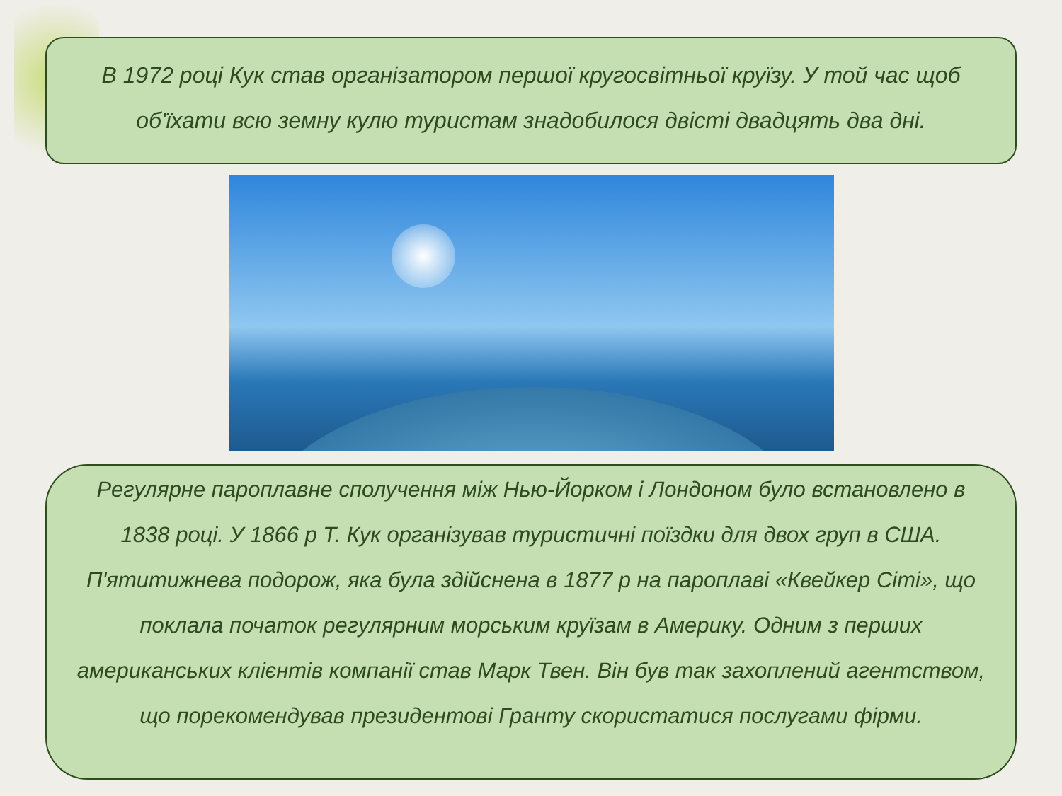В 1972 році Кук став організатором першої кругосвітньої круїзу. У той час щоб об'їхати всю земну кулю туристам знадобилося двісті двадцять два дні.
Регулярне пароплавне сполучення між Нью-Йорком і Лондоном було встановлено в 1838 році. У 1866 р Т. Кук організував туристичні поїздки для двох груп в США. П'ятитижнева подорож, яка була здійснена в 1877 р на пароплаві «Квейкер Сіті», що поклала початок регулярним морським круїзам в Америку. Одним з перших американських клієнтів компанії став Марк Твен. Він був так захоплений агентством, що порекомендував президентові Гранту скористатися послугами фірми.